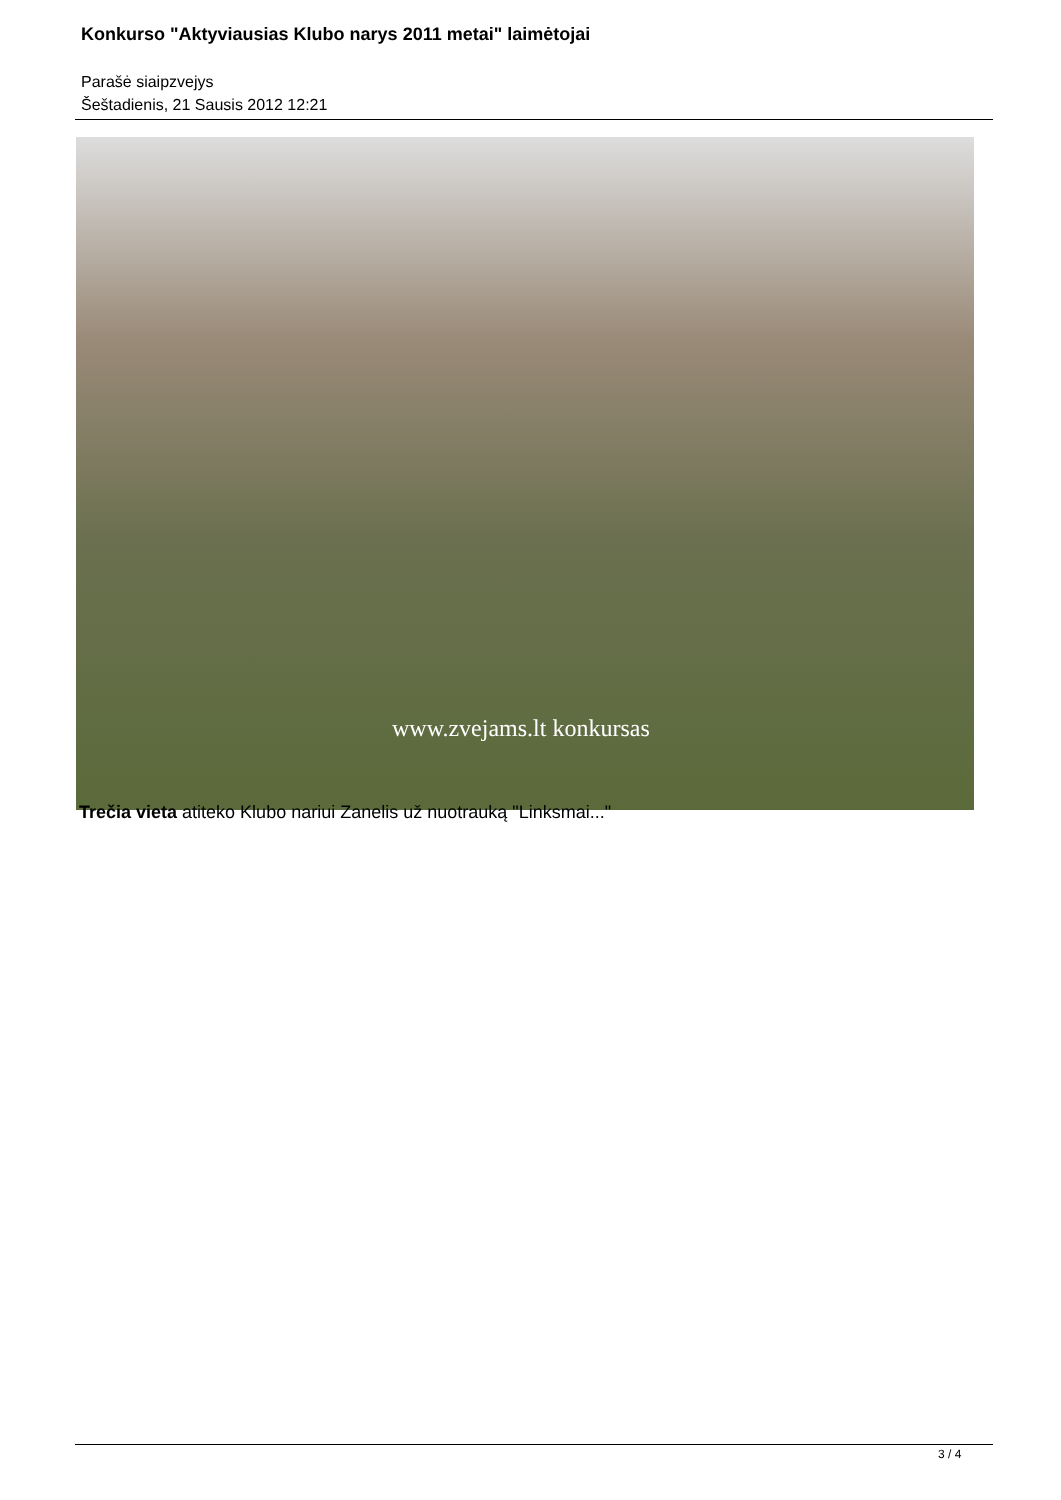Konkurso "Aktyviausias Klubo narys 2011 metai" laimėtojai
Parašė siaipzvejys
Šeštadienis, 21 Sausis 2012 12:21
www.zvejams.lt konkursas
Trečia vieta atiteko Klubo nariui Zanelis už nuotrauką "Linksmai..."
3 / 4